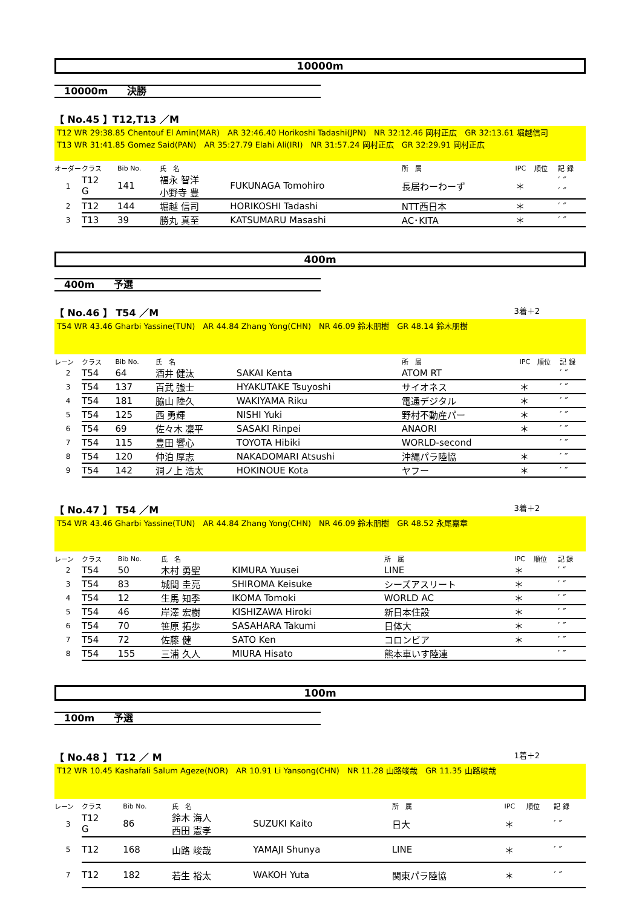10000m
10000m　　決勝
【 No.45 】T12,T13 ／M
T12 WR 29:38.85 Chentouf El Amin(MAR)　AR 32:46.40 Horikoshi Tadashi(JPN)　NR 32:12.46 岡村正広　GR 32:13.61 堀越信司
T13 WR 31:41.85 Gomez Said(PAN)　AR 35:27.79 Elahi Ali(IRI)　NR 31:57.24 岡村正広　GR 32:29.91 岡村正広
| オーダー | クラス | Bib No. | 氏 名 | | 所 属 | IPC | 順位 | 記 録 |
| --- | --- | --- | --- | --- | --- | --- | --- | --- |
| 1 | T12 G | 141 | 福永 智洋 小野寺 豊 | FUKUNAGA Tomohiro | 長居わーわーず | ＊ | | ′ ″ ′ ″ |
| 2 | T12 | 144 | 堀越 信司 | HORIKOSHI Tadashi | NTT西日本 | ＊ | | ′ ″ |
| 3 | T13 | 39 | 勝丸 真至 | KATSUMARU Masashi | AC･KITA | ＊ | | ′ ″ |
400m
400m　　予選
【 No.46 】 T54 ／M 3着＋2
T54 WR 43.46 Gharbi Yassine(TUN)　AR 44.84 Zhang Yong(CHN)　NR 46.09 鈴木朋樹　GR 48.14 鈴木朋樹
| レーン | クラス | Bib No. | 氏 名 | | 所 属 | IPC | 順位 | 記 録 |
| --- | --- | --- | --- | --- | --- | --- | --- | --- |
| 2 | T54 | 64 | 酒井 健汰 | SAKAI Kenta | ATOM RT | | | ′ ″ |
| 3 | T54 | 137 | 百武 強士 | HYAKUTAKE Tsuyoshi | サイオネス | ＊ | | ′ ″ |
| 4 | T54 | 181 | 脇山 陸久 | WAKIYAMA Riku | 電通デジタル | ＊ | | ′ ″ |
| 5 | T54 | 125 | 西 勇輝 | NISHI Yuki | 野村不動産パー | ＊ | | ′ ″ |
| 6 | T54 | 69 | 佐々木 凜平 | SASAKI Rinpei | ANAORI | ＊ | | ′ ″ |
| 7 | T54 | 115 | 豊田 響心 | TOYOTA Hibiki | WORLD-second | | | ′ ″ |
| 8 | T54 | 120 | 仲泊 厚志 | NAKADOMARI Atsushi | 沖縄パラ陸協 | ＊ | | ′ ″ |
| 9 | T54 | 142 | 洞ノ上 浩太 | HOKINOUE Kota | ヤフー | ＊ | | ′ ″ |
【 No.47 】 T54 ／M 3着＋2
T54 WR 43.46 Gharbi Yassine(TUN)　AR 44.84 Zhang Yong(CHN)　NR 46.09 鈴木朋樹　GR 48.52 永尾嘉章
| レーン | クラス | Bib No. | 氏 名 | | 所 属 | IPC | 順位 | 記 録 |
| --- | --- | --- | --- | --- | --- | --- | --- | --- |
| 2 | T54 | 50 | 木村 勇聖 | KIMURA Yuusei | LINE | ＊ | | ′ ″ |
| 3 | T54 | 83 | 城間 圭亮 | SHIROMA Keisuke | シーズアスリート | ＊ | | ′ ″ |
| 4 | T54 | 12 | 生馬 知季 | IKOMA Tomoki | WORLD AC | ＊ | | ′ ″ |
| 5 | T54 | 46 | 岸澤 宏樹 | KISHIZAWA Hiroki | 新日本住設 | ＊ | | ′ ″ |
| 6 | T54 | 70 | 笹原 拓歩 | SASAHARA Takumi | 日体大 | ＊ | | ′ ″ |
| 7 | T54 | 72 | 佐藤 健 | SATO Ken | コロンビア | ＊ | | ′ ″ |
| 8 | T54 | 155 | 三浦 久人 | MIURA Hisato | 熊本車いす陸連 | | | ′ ″ |
100m
100m　　予選
【 No.48 】 T12 ／ M 1着＋2
T12 WR 10.45 Kashafali Salum Ageze(NOR)　AR 10.91 Li Yansong(CHN)　NR 11.28 山路竣哉　GR 11.35 山路峻哉
| レーン | クラス | Bib No. | 氏 名 | | 所 属 | IPC | 順位 | 記 録 |
| --- | --- | --- | --- | --- | --- | --- | --- | --- |
| 3 | T12 G | 86 | 鈴木 海人 西田 憲孝 | SUZUKI Kaito | 日大 | ＊ | | ′ ″ |
| 5 | T12 | 168 | 山路 竣哉 | YAMAJI Shunya | LINE | ＊ | | ′ ″ |
| 7 | T12 | 182 | 若生 裕太 | WAKOH Yuta | 関東パラ陸協 | ＊ | | ′ ″ |